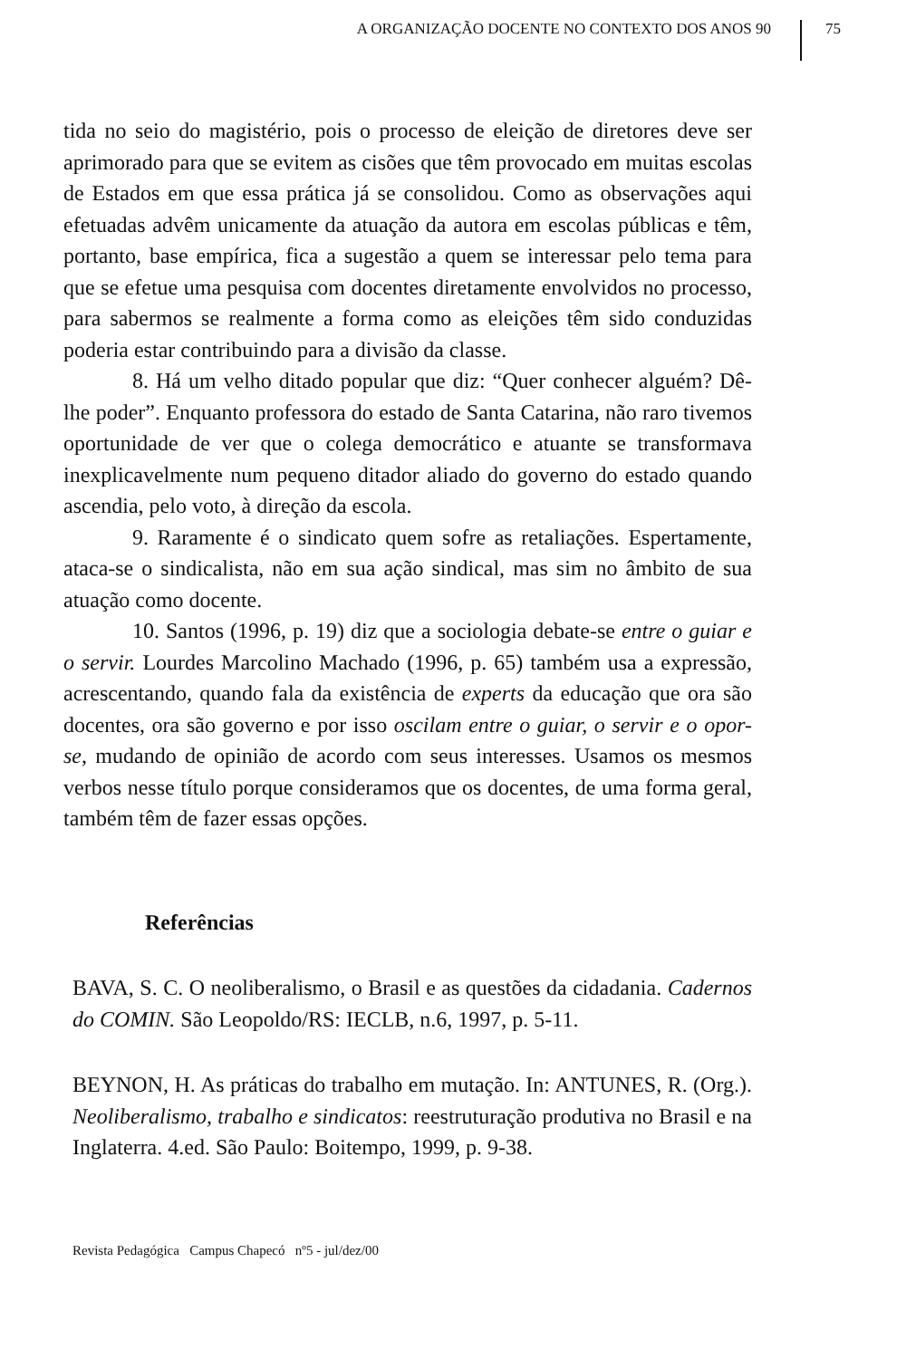A ORGANIZAÇÃO DOCENTE NO CONTEXTO DOS ANOS 90
75
tida no seio do magistério, pois o processo de eleição de diretores deve ser aprimorado para que se evitem as cisões que têm provocado em muitas escolas de Estados em que essa prática já se consolidou. Como as observações aqui efetuadas advêm unicamente da atuação da autora em escolas públicas e têm, portanto, base empírica, fica a sugestão a quem se interessar pelo tema para que se efetue uma pesquisa com docentes diretamente envolvidos no processo, para sabermos se realmente a forma como as eleições têm sido conduzidas poderia estar contribuindo para a divisão da classe.
8. Há um velho ditado popular que diz: “Quer conhecer alguém? Dê-lhe poder”. Enquanto professora do estado de Santa Catarina, não raro tivemos oportunidade de ver que o colega democrático e atuante se transformava inexplicavelmente num pequeno ditador aliado do governo do estado quando ascendia, pelo voto, à direção da escola.
9. Raramente é o sindicato quem sofre as retaliações. Espertamente, ataca-se o sindicalista, não em sua ação sindical, mas sim no âmbito de sua atuação como docente.
10. Santos (1996, p. 19) diz que a sociologia debate-se entre o guiar e o servir. Lourdes Marcolino Machado (1996, p. 65) também usa a expressão, acrescentando, quando fala da existência de experts da educação que ora são docentes, ora são governo e por isso oscilam entre o guiar, o servir e o opor-se, mudando de opinião de acordo com seus interesses. Usamos os mesmos verbos nesse título porque consideramos que os docentes, de uma forma geral, também têm de fazer essas opções.
Referências
BAVA, S. C. O neoliberalismo, o Brasil e as questões da cidadania. Cadernos do COMIN. São Leopoldo/RS: IECLB, n.6, 1997, p. 5-11.
BEYNON, H. As práticas do trabalho em mutação. In: ANTUNES, R. (Org.). Neoliberalismo, trabalho e sindicatos: reestruturação produtiva no Brasil e na Inglaterra. 4.ed. São Paulo: Boitempo, 1999, p. 9-38.
Revista Pedagógica Campus Chapecó nº5 - jul/dez/00